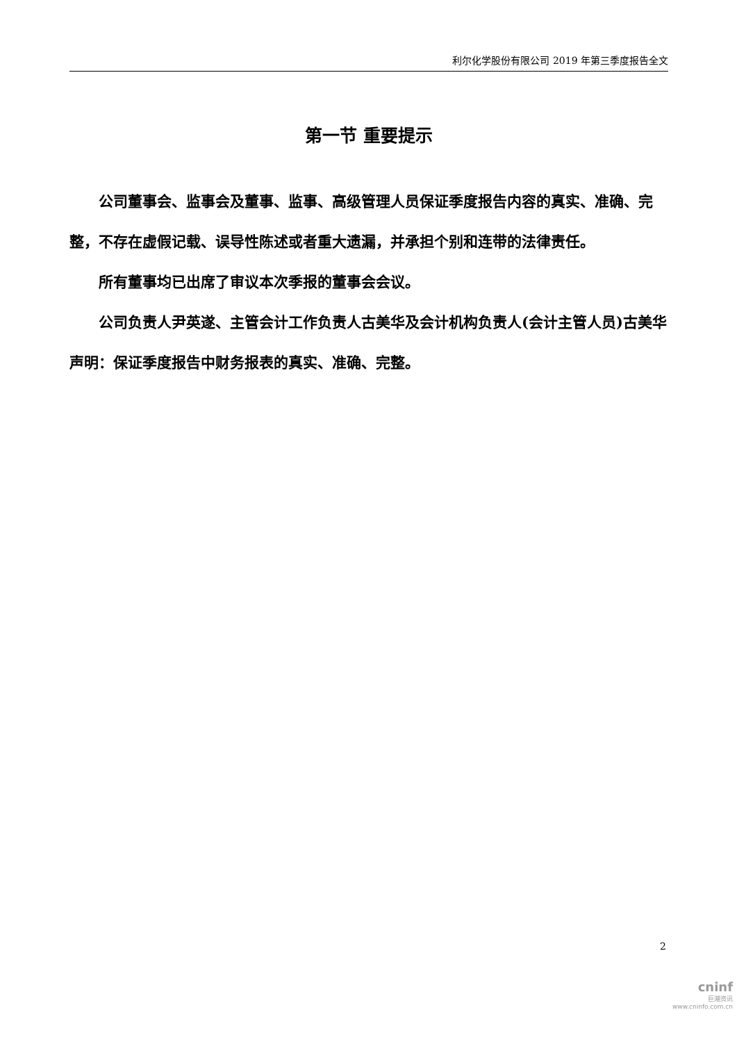利尔化学股份有限公司 2019 年第三季度报告全文
第一节 重要提示
公司董事会、监事会及董事、监事、高级管理人员保证季度报告内容的真实、准确、完整，不存在虚假记载、误导性陈述或者重大遗漏，并承担个别和连带的法律责任。
所有董事均已出席了审议本次季报的董事会会议。
公司负责人尹英遂、主管会计工作负责人古美华及会计机构负责人(会计主管人员)古美华声明：保证季度报告中财务报表的真实、准确、完整。
2
cninf
巨潮资讯
www.cninfo.com.cn